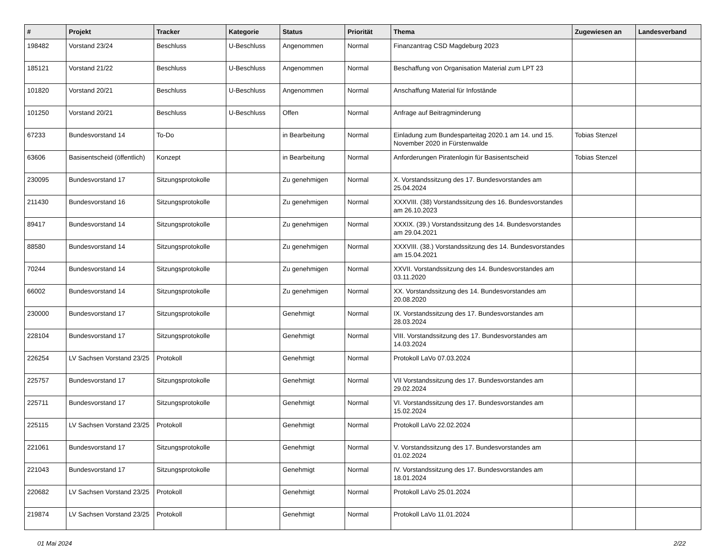| # | Projekt | Tracker | Kategorie | Status | Priorität | Thema | Zugewiesen an | Landesverband |
| --- | --- | --- | --- | --- | --- | --- | --- | --- |
| 198482 | Vorstand 23/24 | Beschluss | U-Beschluss | Angenommen | Normal | Finanzantrag CSD Magdeburg 2023 | | |
| 185121 | Vorstand 21/22 | Beschluss | U-Beschluss | Angenommen | Normal | Beschaffung von Organisation Material zum LPT 23 | | |
| 101820 | Vorstand 20/21 | Beschluss | U-Beschluss | Angenommen | Normal | Anschaffung Material für Infostände | | |
| 101250 | Vorstand 20/21 | Beschluss | U-Beschluss | Offen | Normal | Anfrage auf Beitragminderung | | |
| 67233 | Bundesvorstand 14 | To-Do | | in Bearbeitung | Normal | Einladung zum Bundesparteitag 2020.1 am 14. und 15. November 2020 in Fürstenwalde | Tobias Stenzel | |
| 63606 | Basisentscheid (öffentlich) | Konzept | | in Bearbeitung | Normal | Anforderungen Piratenlogin für Basisentscheid | Tobias Stenzel | |
| 230095 | Bundesvorstand 17 | Sitzungsprotokolle | | Zu genehmigen | Normal | X. Vorstandssitzung des 17. Bundesvorstandes am 25.04.2024 | | |
| 211430 | Bundesvorstand 16 | Sitzungsprotokolle | | Zu genehmigen | Normal | XXXVIII. (38) Vorstandssitzung des 16. Bundesvorstandes am 26.10.2023 | | |
| 89417 | Bundesvorstand 14 | Sitzungsprotokolle | | Zu genehmigen | Normal | XXXIX. (39.) Vorstandssitzung des 14. Bundesvorstandes am 29.04.2021 | | |
| 88580 | Bundesvorstand 14 | Sitzungsprotokolle | | Zu genehmigen | Normal | XXXVIII. (38.) Vorstandssitzung des 14. Bundesvorstandes am 15.04.2021 | | |
| 70244 | Bundesvorstand 14 | Sitzungsprotokolle | | Zu genehmigen | Normal | XXVII. Vorstandssitzung des 14. Bundesvorstandes am 03.11.2020 | | |
| 66002 | Bundesvorstand 14 | Sitzungsprotokolle | | Zu genehmigen | Normal | XX. Vorstandssitzung des 14. Bundesvorstandes am 20.08.2020 | | |
| 230000 | Bundesvorstand 17 | Sitzungsprotokolle | | Genehmigt | Normal | IX. Vorstandssitzung des 17. Bundesvorstandes am 28.03.2024 | | |
| 228104 | Bundesvorstand 17 | Sitzungsprotokolle | | Genehmigt | Normal | VIII. Vorstandssitzung des 17. Bundesvorstandes am 14.03.2024 | | |
| 226254 | LV Sachsen Vorstand 23/25 | Protokoll | | Genehmigt | Normal | Protokoll LaVo 07.03.2024 | | |
| 225757 | Bundesvorstand 17 | Sitzungsprotokolle | | Genehmigt | Normal | VII Vorstandssitzung des 17. Bundesvorstandes am 29.02.2024 | | |
| 225711 | Bundesvorstand 17 | Sitzungsprotokolle | | Genehmigt | Normal | VI. Vorstandssitzung des 17. Bundesvorstandes am 15.02.2024 | | |
| 225115 | LV Sachsen Vorstand 23/25 | Protokoll | | Genehmigt | Normal | Protokoll LaVo 22.02.2024 | | |
| 221061 | Bundesvorstand 17 | Sitzungsprotokolle | | Genehmigt | Normal | V. Vorstandssitzung des 17. Bundesvorstandes am 01.02.2024 | | |
| 221043 | Bundesvorstand 17 | Sitzungsprotokolle | | Genehmigt | Normal | IV. Vorstandssitzung des 17. Bundesvorstandes am 18.01.2024 | | |
| 220682 | LV Sachsen Vorstand 23/25 | Protokoll | | Genehmigt | Normal | Protokoll LaVo 25.01.2024 | | |
| 219874 | LV Sachsen Vorstand 23/25 | Protokoll | | Genehmigt | Normal | Protokoll LaVo 11.01.2024 | | |
01 Mai 2024 2/22